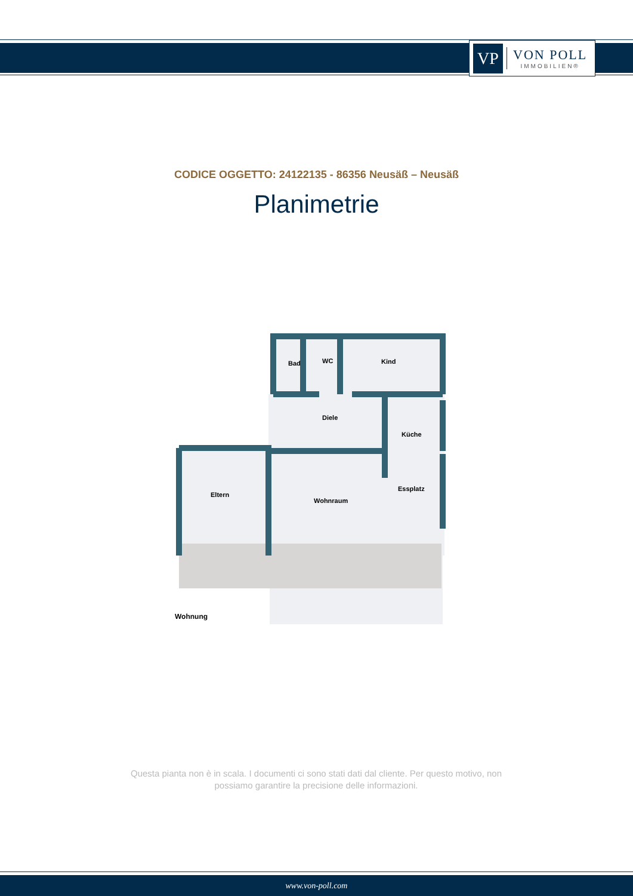VP
VON POLL
IMMOBILIEN®
CODICE OGGETTO: 24122135 - 86356 Neusäß – Neusäß
Planimetrie
Bad
WC
Kind
Diele
Küche
Essplatz
Eltern
Wohnraum
Wohnung
Questa pianta non è in scala. I documenti ci sono stati dati dal cliente. Per questo motivo, non possiamo garantire la precisione delle informazioni.
www.von-poll.com